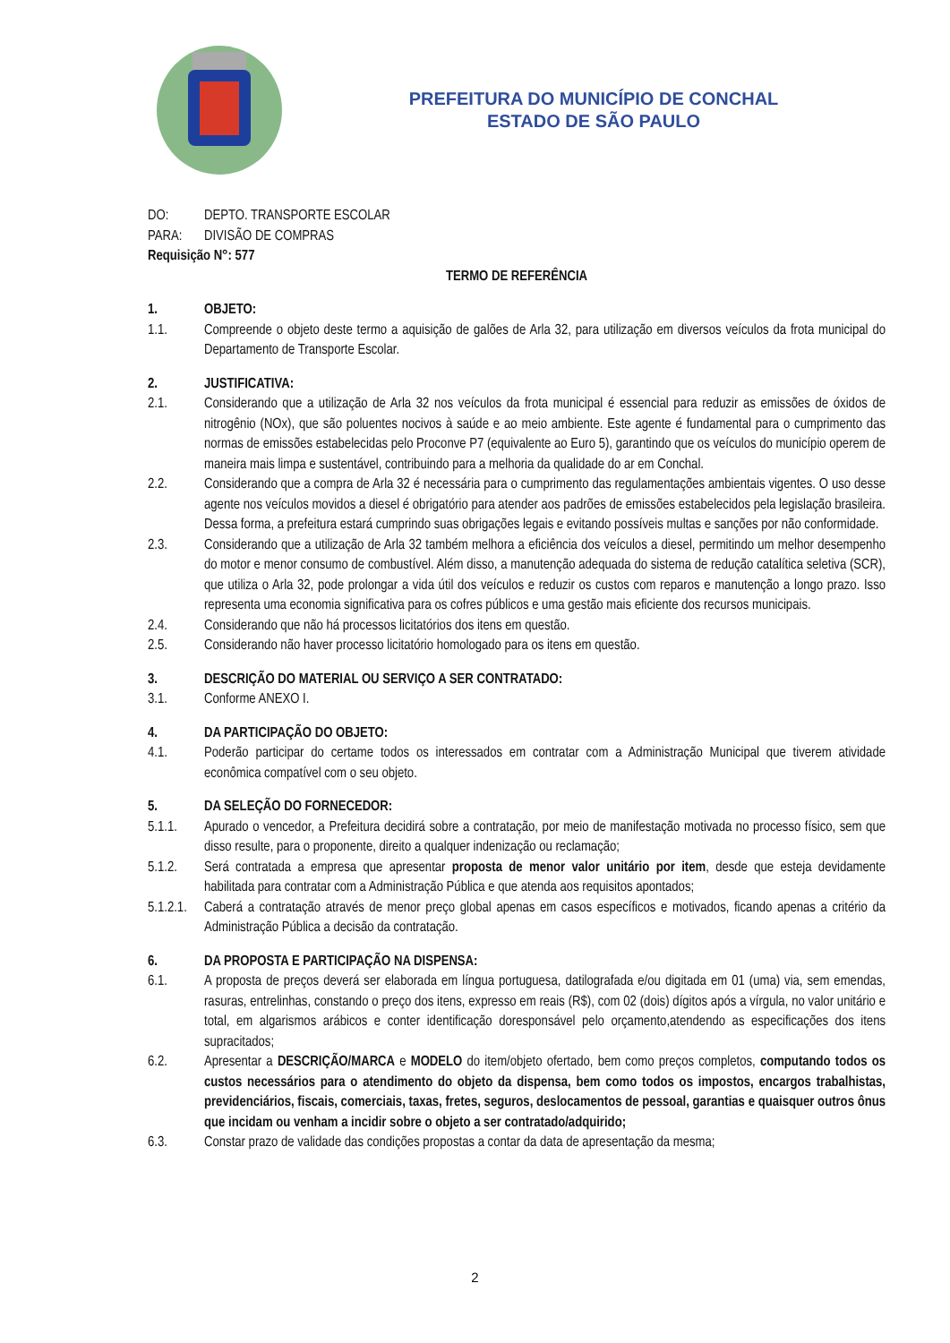PREFEITURA DO MUNICÍPIO DE CONCHAL
ESTADO DE SÃO PAULO
DO: DEPTO. TRANSPORTE ESCOLAR
PARA: DIVISÃO DE COMPRAS
Requisição N°: 577
TERMO DE REFERÊNCIA
1. OBJETO:
1.1. Compreende o objeto deste termo a aquisição de galões de Arla 32, para utilização em diversos veículos da frota municipal do Departamento de Transporte Escolar.
2. JUSTIFICATIVA:
2.1. Considerando que a utilização de Arla 32 nos veículos da frota municipal é essencial para reduzir as emissões de óxidos de nitrogênio (NOx), que são poluentes nocivos à saúde e ao meio ambiente. Este agente é fundamental para o cumprimento das normas de emissões estabelecidas pelo Proconve P7 (equivalente ao Euro 5), garantindo que os veículos do município operem de maneira mais limpa e sustentável, contribuindo para a melhoria da qualidade do ar em Conchal.
2.2. Considerando que a compra de Arla 32 é necessária para o cumprimento das regulamentações ambientais vigentes. O uso desse agente nos veículos movidos a diesel é obrigatório para atender aos padrões de emissões estabelecidos pela legislação brasileira. Dessa forma, a prefeitura estará cumprindo suas obrigações legais e evitando possíveis multas e sanções por não conformidade.
2.3. Considerando que a utilização de Arla 32 também melhora a eficiência dos veículos a diesel, permitindo um melhor desempenho do motor e menor consumo de combustível. Além disso, a manutenção adequada do sistema de redução catalítica seletiva (SCR), que utiliza o Arla 32, pode prolongar a vida útil dos veículos e reduzir os custos com reparos e manutenção a longo prazo. Isso representa uma economia significativa para os cofres públicos e uma gestão mais eficiente dos recursos municipais.
2.4. Considerando que não há processos licitatórios dos itens em questão.
2.5. Considerando não haver processo licitatório homologado para os itens em questão.
3. DESCRIÇÃO DO MATERIAL OU SERVIÇO A SER CONTRATADO:
3.1. Conforme ANEXO I.
4. DA PARTICIPAÇÃO DO OBJETO:
4.1. Poderão participar do certame todos os interessados em contratar com a Administração Municipal que tiverem atividade econômica compatível com o seu objeto.
5. DA SELEÇÃO DO FORNECEDOR:
5.1.1. Apurado o vencedor, a Prefeitura decidirá sobre a contratação, por meio de manifestação motivada no processo físico, sem que disso resulte, para o proponente, direito a qualquer indenização ou reclamação;
5.1.2. Será contratada a empresa que apresentar proposta de menor valor unitário por item, desde que esteja devidamente habilitada para contratar com a Administração Pública e que atenda aos requisitos apontados;
5.1.2.1. Caberá a contratação através de menor preço global apenas em casos específicos e motivados, ficando apenas a critério da Administração Pública a decisão da contratação.
6. DA PROPOSTA E PARTICIPAÇÃO NA DISPENSA:
6.1. A proposta de preços deverá ser elaborada em língua portuguesa, datilografada e/ou digitada em 01 (uma) via, sem emendas, rasuras, entrelinhas, constando o preço dos itens, expresso em reais (R$), com 02 (dois) dígitos após a vírgula, no valor unitário e total, em algarismos arábicos e conter identificação doresponsável pelo orçamento,atendendo as especificações dos itens supracitados;
6.2. Apresentar a DESCRIÇÃO/MARCA e MODELO do item/objeto ofertado, bem como preços completos, computando todos os custos necessários para o atendimento do objeto da dispensa, bem como todos os impostos, encargos trabalhistas, previdenciários, fiscais, comerciais, taxas, fretes, seguros, deslocamentos de pessoal, garantias e quaisquer outros ônus que incidam ou venham a incidir sobre o objeto a ser contratado/adquirido;
6.3. Constar prazo de validade das condições propostas a contar da data de apresentação da mesma;
2